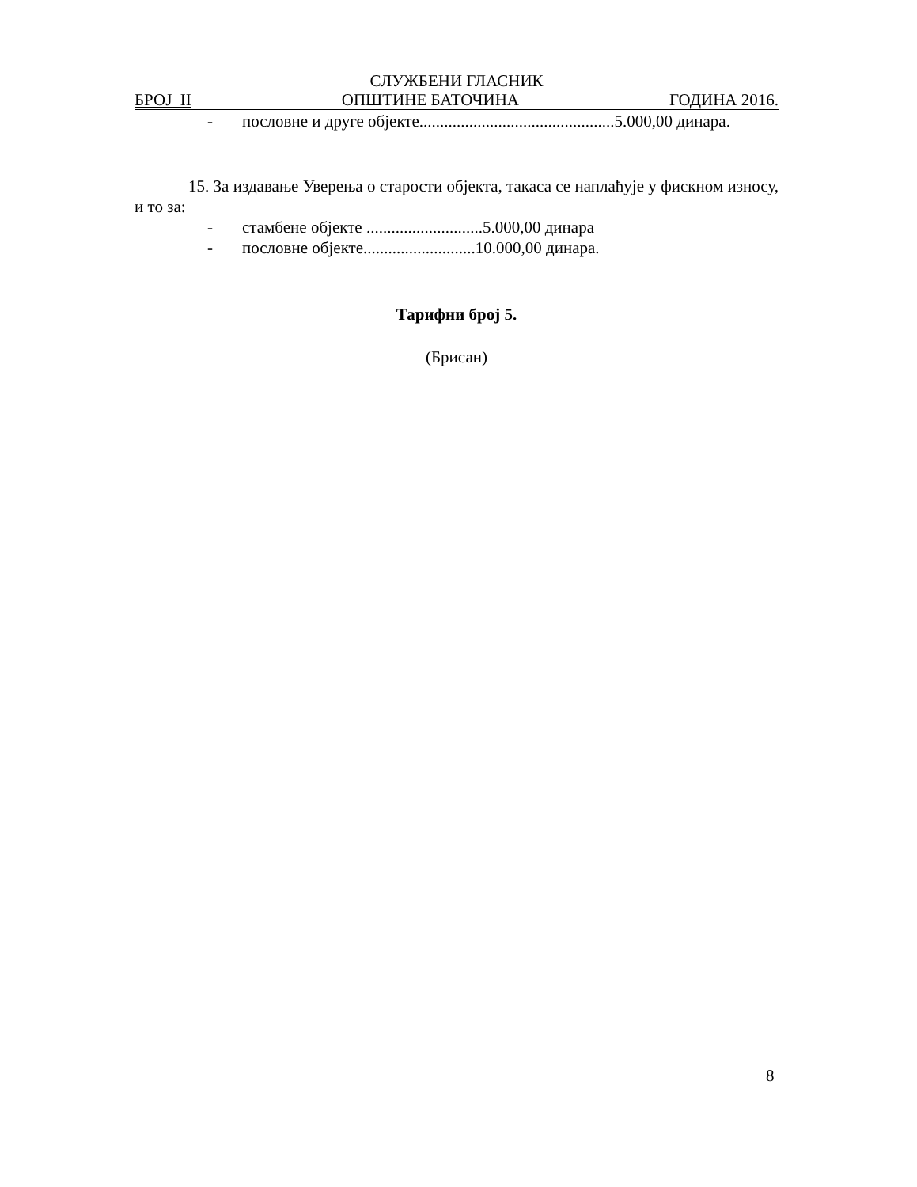СЛУЖБЕНИ ГЛАСНИК
БРОЈ II ОПШТИНЕ БАТОЧИНА ГОДИНА 2016.
- пословне и друге објекте...............................................5.000,00 динара.
15. За издавање Уверења о старости објекта, такаса се наплаћује у фискном износу, и то за:
- стамбене објекте ............................5.000,00 динара
- пословне објекте...........................10.000,00 динара.
Тарифни број 5.
(Брисан)
8